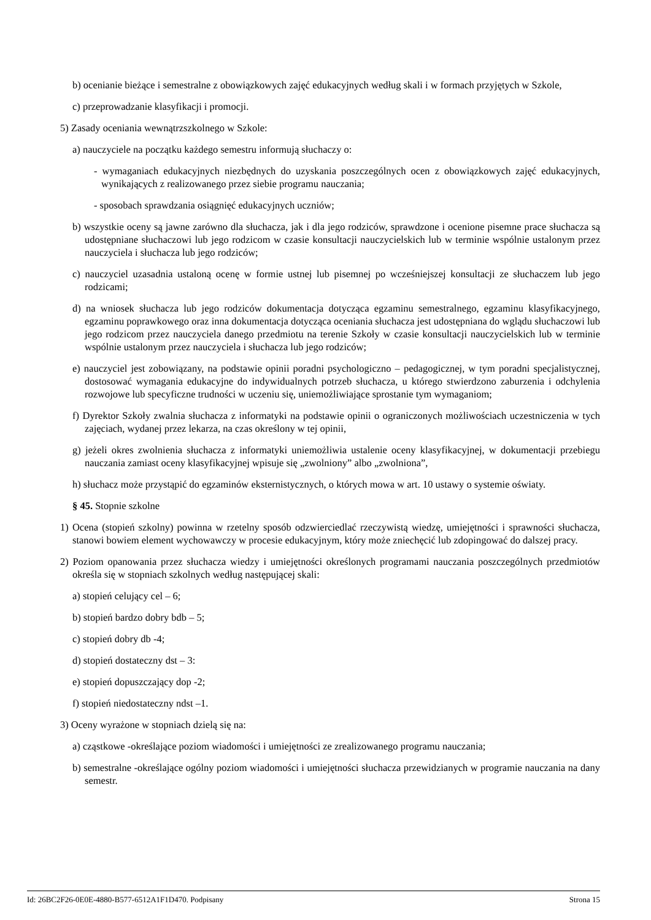b) ocenianie bieżące i semestralne z obowiązkowych zajęć edukacyjnych według skali i w formach przyjętych w Szkole,
c) przeprowadzanie klasyfikacji i promocji.
5) Zasady oceniania wewnątrzszkolnego w Szkole:
a) nauczyciele na początku każdego semestru informują słuchaczy o:
- wymaganiach edukacyjnych niezbędnych do uzyskania poszczególnych ocen z obowiązkowych zajęć edukacyjnych, wynikających z realizowanego przez siebie programu nauczania;
- sposobach sprawdzania osiągnięć edukacyjnych uczniów;
b) wszystkie oceny są jawne zarówno dla słuchacza, jak i dla jego rodziców, sprawdzone i ocenione pisemne prace słuchacza są udostępniane słuchaczowi lub jego rodzicom w czasie konsultacji nauczycielskich lub w terminie wspólnie ustalonym przez nauczyciela i słuchacza lub jego rodziców;
c) nauczyciel uzasadnia ustaloną ocenę w formie ustnej lub pisemnej po wcześniejszej konsultacji ze słuchaczem lub jego rodzicami;
d) na wniosek słuchacza lub jego rodziców dokumentacja dotycząca egzaminu semestralnego, egzaminu klasyfikacyjnego, egzaminu poprawkowego oraz inna dokumentacja dotycząca oceniania słuchacza jest udostępniana do wglądu słuchaczowi lub jego rodzicom przez nauczyciela danego przedmiotu na terenie Szkoły w czasie konsultacji nauczycielskich lub w terminie wspólnie ustalonym przez nauczyciela i słuchacza lub jego rodziców;
e) nauczyciel jest zobowiązany, na podstawie opinii poradni psychologiczno – pedagogicznej, w tym poradni specjalistycznej, dostosować wymagania edukacyjne do indywidualnych potrzeb słuchacza, u którego stwierdzono zaburzenia i odchylenia rozwojowe lub specyficzne trudności w uczeniu się, uniemożliwiające sprostanie tym wymaganiom;
f) Dyrektor Szkoły zwalnia słuchacza z informatyki na podstawie opinii o ograniczonych możliwościach uczestniczenia w tych zajęciach, wydanej przez lekarza, na czas określony w tej opinii,
g) jeżeli okres zwolnienia słuchacza z informatyki uniemożliwia ustalenie oceny klasyfikacyjnej, w dokumentacji przebiegu nauczania zamiast oceny klasyfikacyjnej wpisuje się „zwolniony” albo „zwolniona”,
h) słuchacz może przystąpić do egzaminów eksternistycznych, o których mowa w art. 10 ustawy o systemie oświaty.
§ 45. Stopnie szkolne
1) Ocena (stopień szkolny) powinna w rzetelny sposób odzwierciedlać rzeczywistą wiedzę, umiejętności i sprawności słuchacza, stanowi bowiem element wychowawczy w procesie edukacyjnym, który może zniechęcić lub zdopingować do dalszej pracy.
2) Poziom opanowania przez słuchacza wiedzy i umiejętności określonych programami nauczania poszczególnych przedmiotów określa się w stopniach szkolnych według następującej skali:
a) stopień celujący cel – 6;
b) stopień bardzo dobry bdb – 5;
c) stopień dobry db -4;
d) stopień dostateczny dst – 3:
e) stopień dopuszczający dop -2;
f) stopień niedostateczny ndst –1.
3) Oceny wyrażone w stopniach dzielą się na:
a) cząstkowe -określające poziom wiadomości i umiejętności ze zrealizowanego programu nauczania;
b) semestralne -określające ogólny poziom wiadomości i umiejętności słuchacza przewidzianych w programie nauczania na dany semestr.
Id: 26BC2F26-0E0E-4880-B577-6512A1F1D470. Podpisany Strona 15